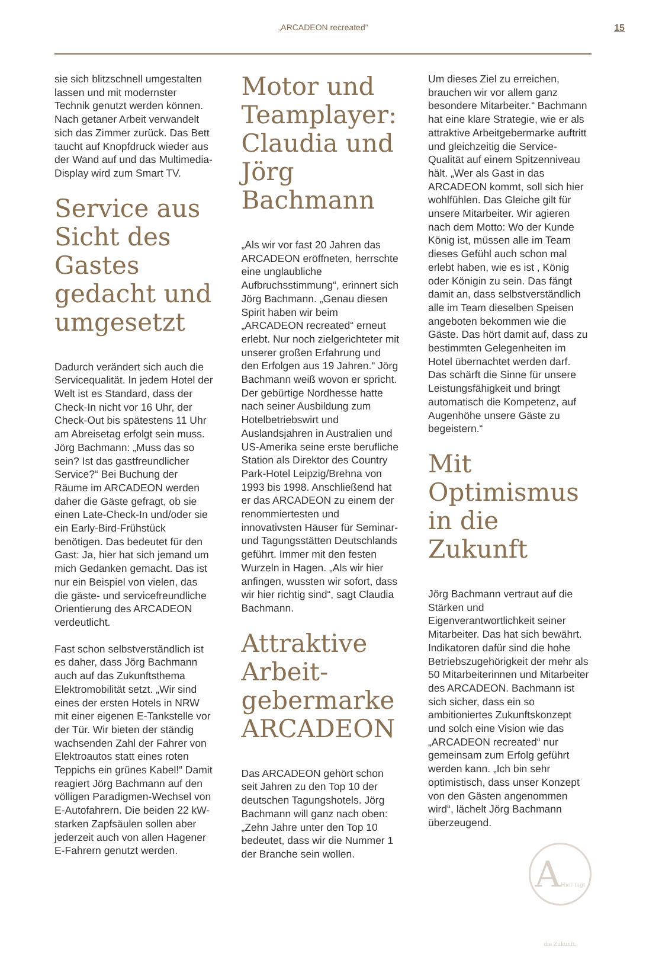„ARCADEON recreated”
15
sie sich blitzschnell umgestalten lassen und mit modernster Technik genutzt werden können. Nach getaner Arbeit verwandelt sich das Zimmer zurück. Das Bett taucht auf Knopfdruck wieder aus der Wand auf und das Multimedia-Display wird zum Smart TV.
Service aus Sicht des Gastes gedacht und umgesetzt
Dadurch verändert sich auch die Servicequalität. In jedem Hotel der Welt ist es Standard, dass der Check-In nicht vor 16 Uhr, der Check-Out bis spätestens 11 Uhr am Abreisetag erfolgt sein muss. Jörg Bachmann: „Muss das so sein? Ist das gastfreundlicher Service?“ Bei Buchung der Räume im ARCADEON werden daher die Gäste gefragt, ob sie einen Late-Check-In und/oder sie ein Early-Bird-Frühstück benötigen. Das bedeutet für den Gast: Ja, hier hat sich jemand um mich Gedanken gemacht. Das ist nur ein Beispiel von vielen, das die gäste- und servicefreundliche Orientierung des ARCADEON verdeutlicht.
Fast schon selbstverständlich ist es daher, dass Jörg Bachmann auch auf das Zukunftsthema Elektromobilität setzt. „Wir sind eines der ersten Hotels in NRW mit einer eigenen E-Tankstelle vor der Tür. Wir bieten der ständig wachsenden Zahl der Fahrer von Elektroautos statt eines roten Teppichs ein grünes Kabel!“ Damit reagiert Jörg Bachmann auf den völligen Paradigmen-Wechsel von E-Autofahrern. Die beiden 22 kW-starken Zapfsäulen sollen aber jederzeit auch von allen Hagener E-Fahrern genutzt werden.
Motor und Teamplayer: Claudia und Jörg Bachmann
„Als wir vor fast 20 Jahren das ARCADEON eröffneten, herrschte eine unglaubliche Aufbruchsstimmung“, erinnert sich Jörg Bachmann. „Genau diesen Spirit haben wir beim „ARCADEON recreated“ erneut erlebt. Nur noch zielgerichteter mit unserer großen Erfahrung und den Erfolgen aus 19 Jahren.“ Jörg Bachmann weiß wovon er spricht. Der gebürtige Nordhesse hatte nach seiner Ausbildung zum Hotelbetriebswirt und Auslandsjahren in Australien und US-Amerika seine erste berufliche Station als Direktor des Country Park-Hotel Leipzig/Brehna von 1993 bis 1998. Anschließend hat er das ARCADEON zu einem der renommiertesten und innovativsten Häuser für Seminar- und Tagungsstätten Deutschlands geführt. Immer mit den festen Wurzeln in Hagen. „Als wir hier anfingen, wussten wir sofort, dass wir hier richtig sind“, sagt Claudia Bachmann.
Attraktive Arbeit-gebermarke ARCADEON
Das ARCADEON gehört schon seit Jahren zu den Top 10 der deutschen Tagungshotels. Jörg Bachmann will ganz nach oben: „Zehn Jahre unter den Top 10 bedeutet, dass wir die Nummer 1 der Branche sein wollen.
Um dieses Ziel zu erreichen, brauchen wir vor allem ganz besondere Mitarbeiter.“ Bachmann hat eine klare Strategie, wie er als attraktive Arbeitgebermarke auftritt und gleichzeitig die Service-Qualität auf einem Spitzenniveau hält. „Wer als Gast in das ARCADEON kommt, soll sich hier wohlfühlen. Das Gleiche gilt für unsere Mitarbeiter. Wir agieren nach dem Motto: Wo der Kunde König ist, müssen alle im Team dieses Gefühl auch schon mal erlebt haben, wie es ist , König oder Königin zu sein. Das fängt damit an, dass selbstverständlich alle im Team dieselben Speisen angeboten bekommen wie die Gäste. Das hört damit auf, dass zu bestimmten Gelegenheiten im Hotel übernachtet werden darf. Das schärft die Sinne für unsere Leistungsfähigkeit und bringt automatisch die Kompetenz, auf Augenhöhe unsere Gäste zu begeistern.“
Mit Optimismus in die Zukunft
Jörg Bachmann vertraut auf die Stärken und Eigenverantwortlichkeit seiner Mitarbeiter. Das hat sich bewährt. Indikatoren dafür sind die hohe Betriebszugehörigkeit der mehr als 50 Mitarbeiterinnen und Mitarbeiter des ARCADEON. Bachmann ist sich sicher, dass ein so ambitioniertes Zukunftskonzept und solch eine Vision wie das „ARCADEON recreated“ nur gemeinsam zum Erfolg geführt werden kann. „Ich bin sehr optimistisch, dass unser Konzept von den Gästen angenommen wird“, lächelt Jörg Bachmann überzeugend.
AHier tagt die Zukunft.